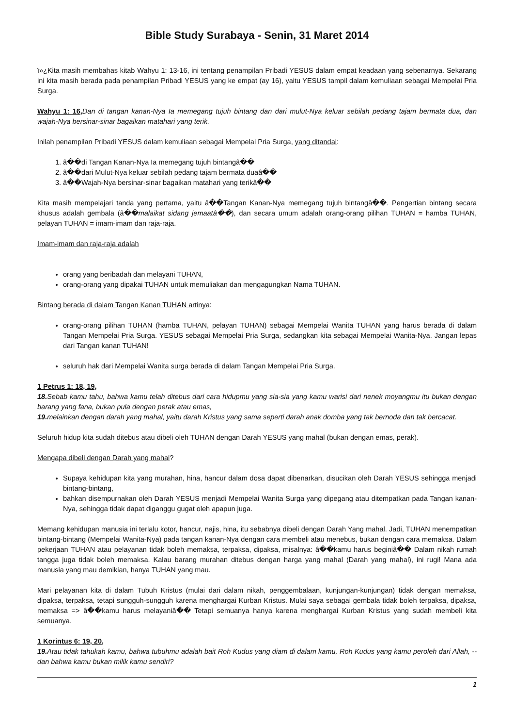Bible Study Surabaya - Senin, 31 Maret 2014
ï»¿Kita masih membahas kitab Wahyu 1: 13-16, ini tentang penampilan Pribadi YESUS dalam empat keadaan yang sebenarnya. Sekarang ini kita masih berada pada penampilan Pribadi YESUS yang ke empat (ay 16), yaitu YESUS tampil dalam kemuliaan sebagai Mempelai Pria Surga.
Wahyu 1: 16, Dan di tangan kanan-Nya Ia memegang tujuh bintang dan dari mulut-Nya keluar sebilah pedang tajam bermata dua, dan wajah-Nya bersinar-sinar bagaikan matahari yang terik.
Inilah penampilan Pribadi YESUS dalam kemuliaan sebagai Mempelai Pria Surga, yang ditandai:
1. â��di Tangan Kanan-Nya Ia memegang tujuh bintangâ��
2. â��dari Mulut-Nya keluar sebilah pedang tajam bermata duaâ��
3. â��Wajah-Nya bersinar-sinar bagaikan matahari yang terikâ��
Kita masih mempelajari tanda yang pertama, yaitu â��Tangan Kanan-Nya memegang tujuh bintangâ��. Pengertian bintang secara khusus adalah gembala (â��malaikat sidang jemaatâ��), dan secara umum adalah orang-orang pilihan TUHAN = hamba TUHAN, pelayan TUHAN = imam-imam dan raja-raja.
Imam-imam dan raja-raja adalah
orang yang beribadah dan melayani TUHAN,
orang-orang yang dipakai TUHAN untuk memuliakan dan mengagungkan Nama TUHAN.
Bintang berada di dalam Tangan Kanan TUHAN artinya:
orang-orang pilihan TUHAN (hamba TUHAN, pelayan TUHAN) sebagai Mempelai Wanita TUHAN yang harus berada di dalam Tangan Mempelai Pria Surga. YESUS sebagai Mempelai Pria Surga, sedangkan kita sebagai Mempelai Wanita-Nya. Jangan lepas dari Tangan kanan TUHAN!
seluruh hak dari Mempelai Wanita surga berada di dalam Tangan Mempelai Pria Surga.
1 Petrus 1: 18, 19,
18. Sebab kamu tahu, bahwa kamu telah ditebus dari cara hidupmu yang sia-sia yang kamu warisi dari nenek moyangmu itu bukan dengan barang yang fana, bukan pula dengan perak atau emas,
19. melainkan dengan darah yang mahal, yaitu darah Kristus yang sama seperti darah anak domba yang tak bernoda dan tak bercacat.
Seluruh hidup kita sudah ditebus atau dibeli oleh TUHAN dengan Darah YESUS yang mahal (bukan dengan emas, perak).
Mengapa dibeli dengan Darah yang mahal?
Supaya kehidupan kita yang murahan, hina, hancur dalam dosa dapat dibenarkan, disucikan oleh Darah YESUS sehingga menjadi bintang-bintang,
bahkan disempurnakan oleh Darah YESUS menjadi Mempelai Wanita Surga yang dipegang atau ditempatkan pada Tangan kanan-Nya, sehingga tidak dapat diganggu gugat oleh apapun juga.
Memang kehidupan manusia ini terlalu kotor, hancur, najis, hina, itu sebabnya dibeli dengan Darah Yang mahal. Jadi, TUHAN menempatkan bintang-bintang (Mempelai Wanita-Nya) pada tangan kanan-Nya dengan cara membeli atau menebus, bukan dengan cara memaksa. Dalam pekerjaan TUHAN atau pelayanan tidak boleh memaksa, terpaksa, dipaksa, misalnya: â��kamu harus beginiâ�� Dalam nikah rumah tangga juga tidak boleh memaksa. Kalau barang murahan ditebus dengan harga yang mahal (Darah yang mahal), ini rugi! Mana ada manusia yang mau demikian, hanya TUHAN yang mau.
Mari pelayanan kita di dalam Tubuh Kristus (mulai dari dalam nikah, penggembalaan, kunjungan-kunjungan) tidak dengan memaksa, dipaksa, terpaksa, tetapi sungguh-sungguh karena menghargai Kurban Kristus. Mulai saya sebagai gembala tidak boleh terpaksa, dipaksa, memaksa => â��kamu harus melayaniâ�� Tetapi semuanya hanya karena menghargai Kurban Kristus yang sudah membeli kita semuanya.
1 Korintus 6: 19, 20,
19. Atau tidak tahukah kamu, bahwa tubuhmu adalah bait Roh Kudus yang diam di dalam kamu, Roh Kudus yang kamu peroleh dari Allah, --dan bahwa kamu bukan milik kamu sendiri?
1